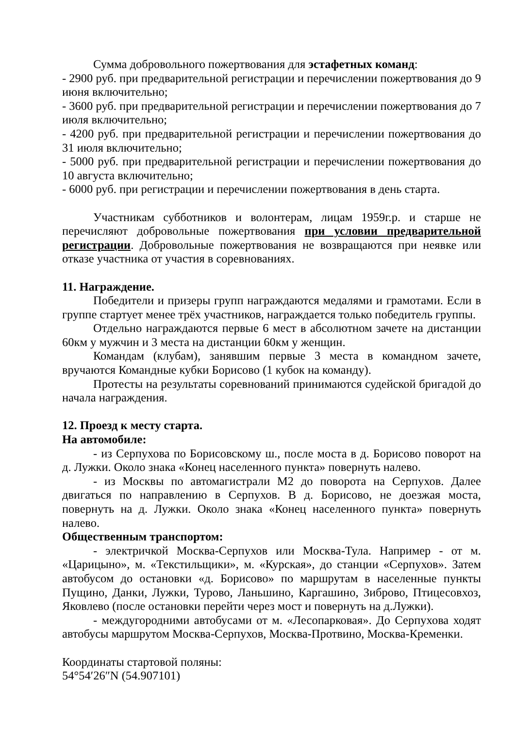Сумма добровольного пожертвования для эстафетных команд:
- 2900 руб. при предварительной регистрации и перечислении пожертвования до 9 июня включительно;
- 3600 руб. при предварительной регистрации и перечислении пожертвования до 7 июля включительно;
- 4200 руб. при предварительной регистрации и перечислении пожертвования до 31 июля включительно;
- 5000 руб. при предварительной регистрации и перечислении пожертвования до 10 августа включительно;
- 6000 руб. при регистрации и перечислении пожертвования в день старта.
Участникам субботников и волонтерам, лицам 1959г.р. и старше не перечисляют добровольные пожертвования при условии предварительной регистрации. Добровольные пожертвования не возвращаются при неявке или отказе участника от участия в соревнованиях.
11. Награждение.
Победители и призеры групп награждаются медалями и грамотами. Если в группе стартует менее трёх участников, награждается только победитель группы.
Отдельно награждаются первые 6 мест в абсолютном зачете на дистанции 60км у мужчин и 3 места на дистанции 60км у женщин.
Командам (клубам), занявшим первые 3 места в командном зачете, вручаются Командные кубки Борисово (1 кубок на команду).
Протесты на результаты соревнований принимаются судейской бригадой до начала награждения.
12. Проезд к месту старта.
На автомобиле:
- из Серпухова по Борисовскому ш., после моста в д. Борисово поворот на д. Лужки. Около знака «Конец населенного пункта» повернуть налево.
- из Москвы по автомагистрали М2 до поворота на Серпухов. Далее двигаться по направлению в Серпухов. В д. Борисово, не доезжая моста, повернуть на д. Лужки. Около знака «Конец населенного пункта» повернуть налево.
Общественным транспортом:
- электричкой Москва-Серпухов или Москва-Тула. Например - от м. «Царицыно», м. «Текстильщики», м. «Курская», до станции «Серпухов». Затем автобусом до остановки «д. Борисово» по маршрутам в населенные пункты Пущино, Данки, Лужки, Турово, Ланьшино, Каргашино, Зиброво, Птицесовхоз, Яковлево (после остановки перейти через мост и повернуть на д.Лужки).
- междугородними автобусами от м. «Лесопарковая». До Серпухова ходят автобусы маршрутом Москва-Серпухов, Москва-Протвино, Москва-Кременки.
Координаты стартовой поляны:
54°54′26″N (54.907101)